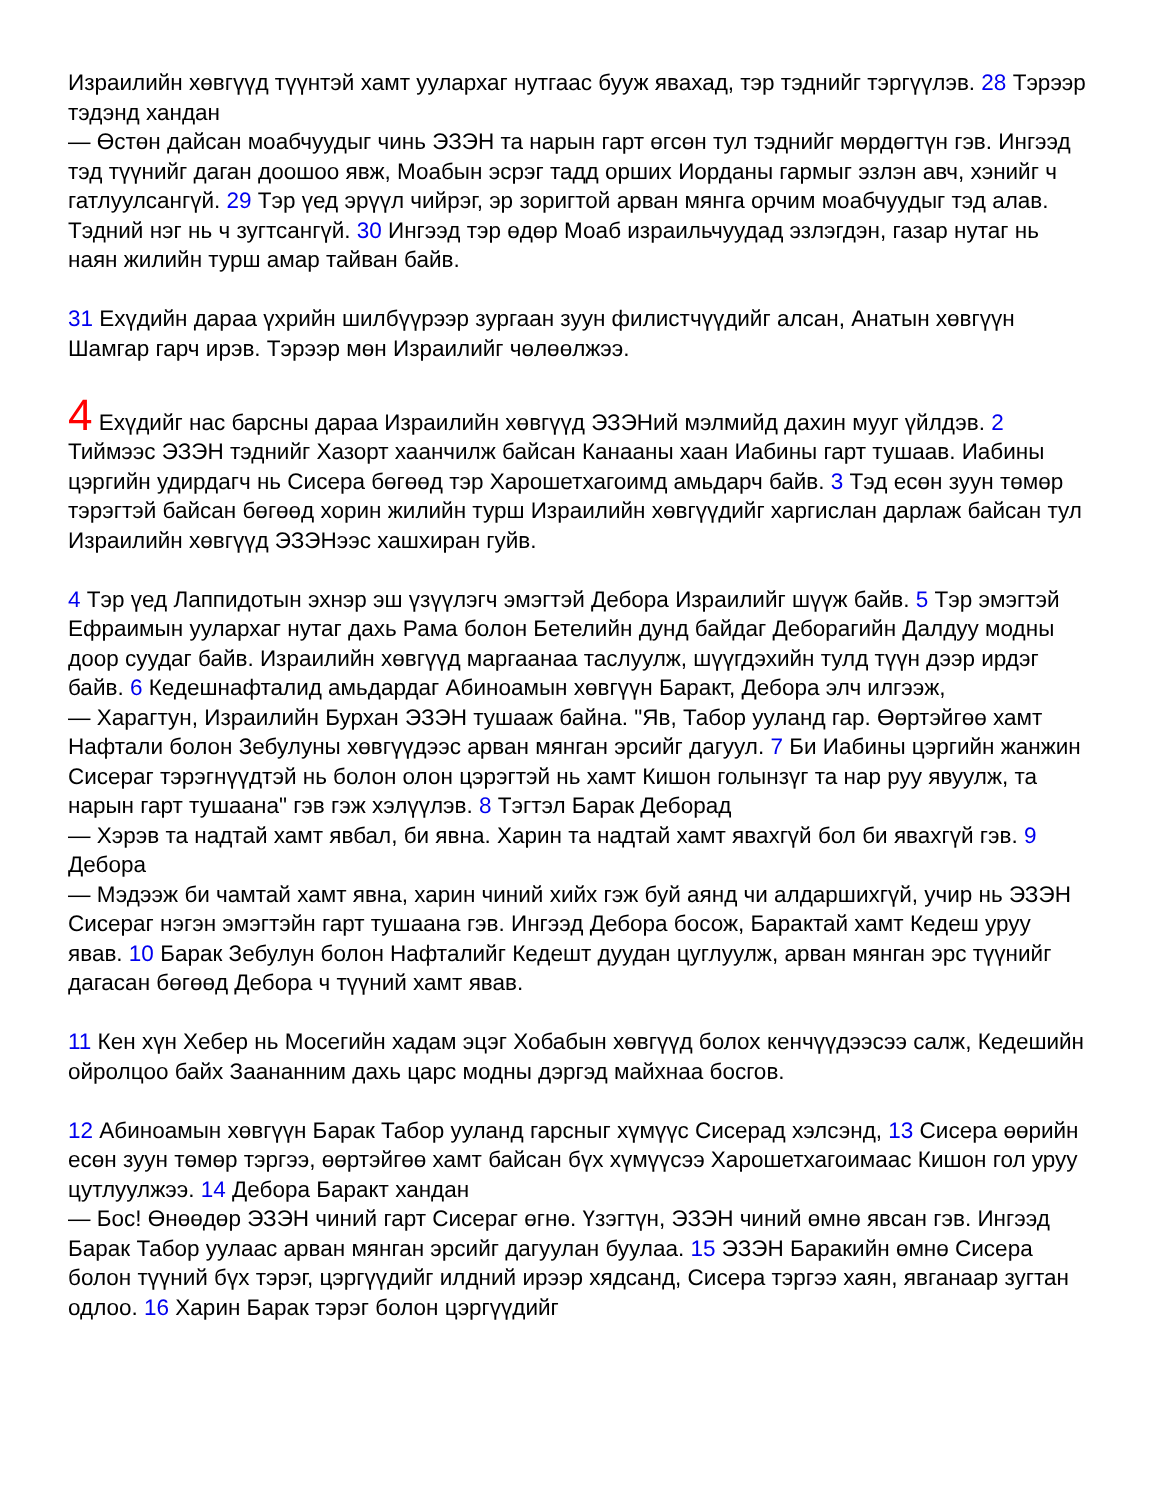Израилийн хөвгүүд түүнтэй хамт уулархаг нутгаас бууж явахад, тэр тэднийг тэргүүлэв. 28 Тэрээр тэдэнд хандан
— Өстөн дайсан моабчуудыг чинь ЭЗЭН та нарын гарт өгсөн тул тэднийг мөрдөгтүн гэв. Ингээд тэд түүнийг даган доошоо явж, Моабын эсрэг тадд орших Иорданы гармыг эзлэн авч, хэнийг ч гатлуулсангүй. 29 Тэр үед эрүүл чийрэг, эр зоригтой арван мянга орчим моабчуудыг тэд алав. Тэдний нэг нь ч зугтсангүй. 30 Ингээд тэр өдөр Моаб израильчуудад эзлэгдэн, газар нутаг нь наян жилийн турш амар тайван байв.
31 Ехүдийн дараа үхрийн шилбүүрээр зургаан зуун филистчүүдийг алсан, Анатын хөвгүүн Шамгар гарч ирэв. Тэрээр мөн Израилийг чөлөөлжээ.
4 Ехүдийг нас барсны дараа Израилийн хөвгүүд ЭЗЭНий мэлмийд дахин мууг үйлдэв. 2 Тиймээс ЭЗЭН тэднийг Хазорт хаанчилж байсан Канааны хаан Иабины гарт тушаав. Иабины цэргийн удирдагч нь Сисера бөгөөд тэр Харошетхагоимд амьдарч байв. 3 Тэд есөн зуун төмөр тэрэгтэй байсан бөгөөд хорин жилийн турш Израилийн хөвгүүдийг харгислан дарлаж байсан тул Израилийн хөвгүүд ЭЗЭНээс хашхиран гуйв.
4 Тэр үед Лаппидотын эхнэр эш үзүүлэгч эмэгтэй Дебора Израилийг шүүж байв. 5 Тэр эмэгтэй Ефраимын уулархаг нутаг дахь Рама болон Бетелийн дунд байдаг Деборагийн Далдуу модны доор суудаг байв. Израилийн хөвгүүд маргаанаа таслуулж, шүүгдэхийн тулд түүн дээр ирдэг байв. 6 Кедешнафталид амьдардаг Абиноамын хөвгүүн Баракт, Дебора элч илгээж,
— Харагтун, Израилийн Бурхан ЭЗЭН тушааж байна. "Яв, Табор ууланд гар. Өөртэйгөө хамт Нафтали болон Зебулуны хөвгүүдээс арван мянган эрсийг дагуул. 7 Би Иабины цэргийн жанжин Сисераг тэрэгнүүдтэй нь болон олон цэрэгтэй нь хамт Кишон голынзүг та нар руу явуулж, та нарын гарт тушаана" гэв гэж хэлүүлэв. 8 Тэгтэл Барак Деборад
— Хэрэв та надтай хамт явбал, би явна. Харин та надтай хамт явахгүй бол би явахгүй гэв. 9 Дебора
— Мэдээж би чамтай хамт явна, харин чиний хийх гэж буй аянд чи алдаршихгүй, учир нь ЭЗЭН Сисераг нэгэн эмэгтэйн гарт тушаана гэв. Ингээд Дебора босож, Барактай хамт Кедеш уруу явав. 10 Барак Зебулун болон Нафталийг Кедешт дуудан цуглуулж, арван мянган эрс түүнийг дагасан бөгөөд Дебора ч түүний хамт явав.
11 Кен хүн Хебер нь Мосегийн хадам эцэг Хобабын хөвгүүд болох кенчүүдээсээ салж, Кедешийн ойролцоо байх Заананним дахь царс модны дэргэд майхнаа босгов.
12 Абиноамын хөвгүүн Барак Табор ууланд гарсныг хүмүүс Сисерад хэлсэнд, 13 Сисера өөрийн есөн зуун төмөр тэргээ, өөртэйгөө хамт байсан бүх хүмүүсээ Харошетхагоимаас Кишон гол уруу цутлуулжээ. 14 Дебора Баракт хандан
— Бос! Өнөөдөр ЭЗЭН чиний гарт Сисераг өгнө. Үзэгтүн, ЭЗЭН чиний өмнө явсан гэв. Ингээд Барак Табор уулаас арван мянган эрсийг дагуулан буулаа. 15 ЭЗЭН Баракийн өмнө Сисера болон түүний бүх тэрэг, цэргүүдийг илдний ирээр хядсанд, Сисера тэргээ хаян, явганаар зугтан одлоо. 16 Харин Барак тэрэг болон цэргүүдийг